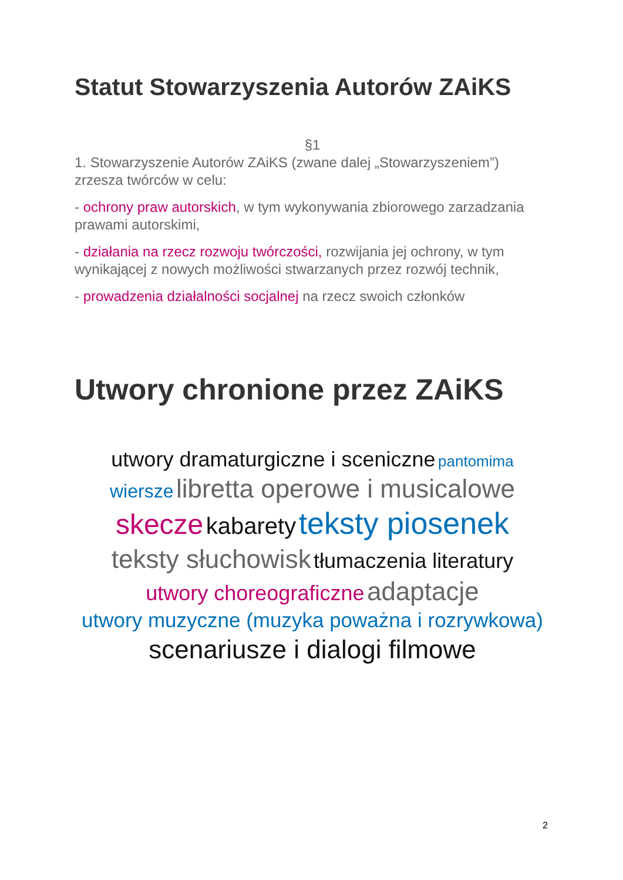Statut Stowarzyszenia Autorów ZAiKS
§1
1. Stowarzyszenie Autorów ZAiKS (zwane dalej „Stowarzyszeniem”) zrzesza twórców w celu:
- ochrony praw autorskich, w tym wykonywania zbiorowego zarzadzania prawami autorskimi,
- działania na rzecz rozwoju twórczości, rozwijania jej ochrony, w tym wynikającej z nowych możliwości stwarzanych przez rozwój technik,
- prowadzenia działalności socjalnej na rzecz swoich członków
Utwory chronione przez ZAiKS
utwory dramaturgiczne i sceniczne pantomima
wiersze libretta operowe i musicalowe
skecze kabarety teksty piosenek
teksty słuchowisk tłumaczenia literatury
utwory choreograficzne adaptacje
utwory muzyczne (muzyka poważna i rozrywkowa)
scenariusze i dialogi filmowe
2